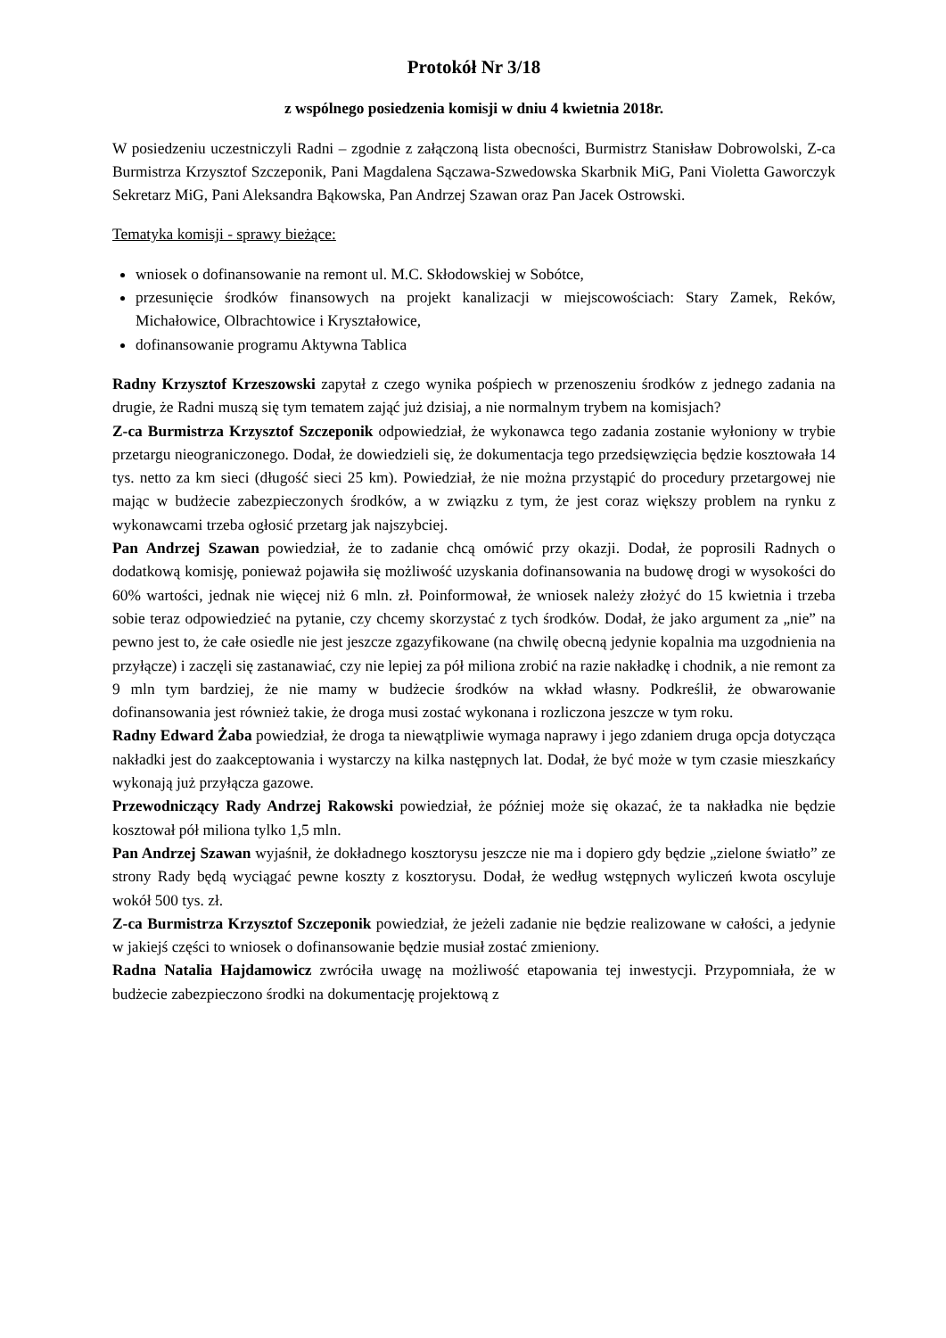Protokół Nr 3/18
z wspólnego posiedzenia komisji w dniu 4 kwietnia 2018r.
W posiedzeniu uczestniczyli Radni – zgodnie z załączoną lista obecności, Burmistrz Stanisław Dobrowolski, Z-ca Burmistrza Krzysztof Szczeponik, Pani Magdalena Sączawa-Szwedowska Skarbnik MiG, Pani Violetta Gaworczyk Sekretarz MiG, Pani Aleksandra Bąkowska, Pan Andrzej Szawan oraz Pan Jacek Ostrowski.
Tematyka komisji - sprawy bieżące:
wniosek o dofinansowanie na remont ul. M.C. Skłodowskiej w Sobótce,
przesunięcie środków finansowych na projekt kanalizacji w miejscowościach: Stary Zamek, Reków, Michałowice, Olbrachtowice i Kryształowice,
dofinansowanie programu Aktywna Tablica
Radny Krzysztof Krzeszowski zapytał z czego wynika pośpiech w przenoszeniu środków z jednego zadania na drugie, że Radni muszą się tym tematem zająć już dzisiaj, a nie normalnym trybem na komisjach?
Z-ca Burmistrza Krzysztof Szczeponik odpowiedział, że wykonawca tego zadania zostanie wyłoniony w trybie przetargu nieograniczonego. Dodał, że dowiedzieli się, że dokumentacja tego przedsięwzięcia będzie kosztowała 14 tys. netto za km sieci (długość sieci 25 km). Powiedział, że nie można przystąpić do procedury przetargowej nie mając w budżecie zabezpieczonych środków, a w związku z tym, że jest coraz większy problem na rynku z wykonawcami trzeba ogłosić przetarg jak najszybciej.
Pan Andrzej Szawan powiedział, że to zadanie chcą omówić przy okazji. Dodał, że poprosili Radnych o dodatkową komisję, ponieważ pojawiła się możliwość uzyskania dofinansowania na budowę drogi w wysokości do 60% wartości, jednak nie więcej niż 6 mln. zł. Poinformował, że wniosek należy złożyć do 15 kwietnia i trzeba sobie teraz odpowiedzieć na pytanie, czy chcemy skorzystać z tych środków. Dodał, że jako argument za „nie” na pewno jest to, że całe osiedle nie jest jeszcze zgazyfikowane (na chwilę obecną jedynie kopalnia ma uzgodnienia na przyłącze) i zaczęli się zastanawiać, czy nie lepiej za pół miliona zrobić na razie nakładkę i chodnik, a nie remont za 9 mln tym bardziej, że nie mamy w budżecie środków na wkład własny. Podkreślił, że obwarowanie dofinansowania jest również takie, że droga musi zostać wykonana i rozliczona jeszcze w tym roku.
Radny Edward Żaba powiedział, że droga ta niewątpliwie wymaga naprawy i jego zdaniem druga opcja dotycząca nakładki jest do zaakceptowania i wystarczy na kilka następnych lat. Dodał, że być może w tym czasie mieszkańcy wykonają już przyłącza gazowe.
Przewodniczący Rady Andrzej Rakowski powiedział, że później może się okazać, że ta nakładka nie będzie kosztował pół miliona tylko 1,5 mln.
Pan Andrzej Szawan wyjaśnił, że dokładnego kosztorysu jeszcze nie ma i dopiero gdy będzie „zielone światło” ze strony Rady będą wyciągać pewne koszty z kosztorysu. Dodał, że według wstępnych wyliczeń kwota oscyluje wokół 500 tys. zł.
Z-ca Burmistrza Krzysztof Szczeponik powiedział, że jeżeli zadanie nie będzie realizowane w całości, a jedynie w jakiejś części to wniosek o dofinansowanie będzie musiał zostać zmieniony.
Radna Natalia Hajdamowicz zwróciła uwagę na możliwość etapowania tej inwestycji. Przypomniała, że w budżecie zabezpieczono środki na dokumentację projektową z